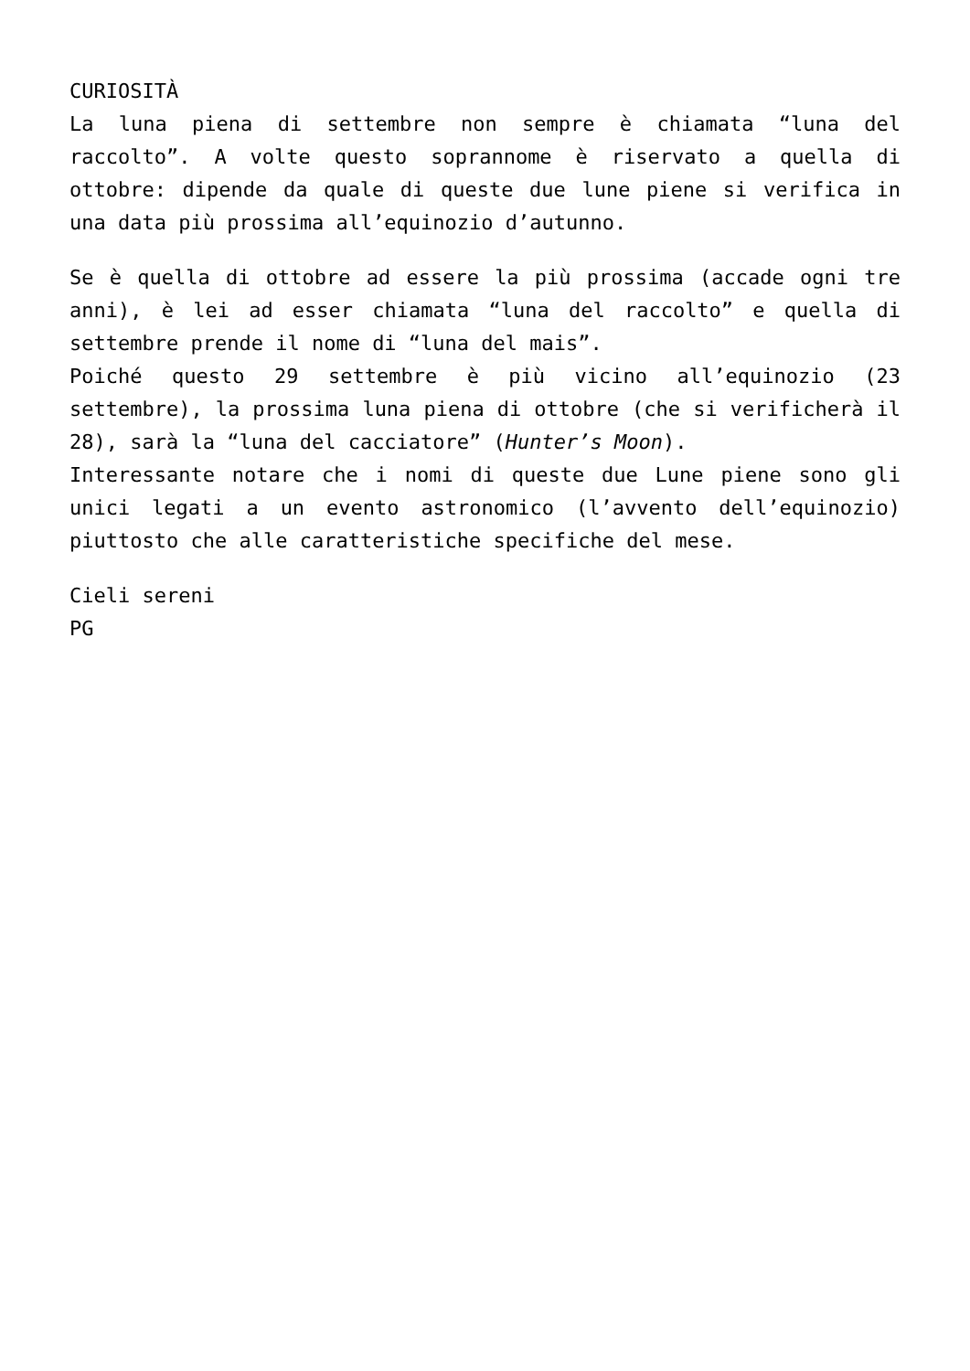CURIOSITÀ
La luna piena di settembre non sempre è chiamata “luna del raccolto”. A volte questo soprannome è riservato a quella di ottobre: dipende da quale di queste due lune piene si verifica in una data più prossima all’equinozio d’autunno.
Se è quella di ottobre ad essere la più prossima (accade ogni tre anni), è lei ad esser chiamata “luna del raccolto” e quella di settembre prende il nome di “luna del mais”.
Poiché questo 29 settembre è più vicino all’equinozio (23 settembre), la prossima luna piena di ottobre (che si verificherà il 28), sarà la “luna del cacciatore” (Hunter’s Moon).
Interessante notare che i nomi di queste due Lune piene sono gli unici legati a un evento astronomico (l’avvento dell’equinozio) piuttosto che alle caratteristiche specifiche del mese.
Cieli sereni
PG